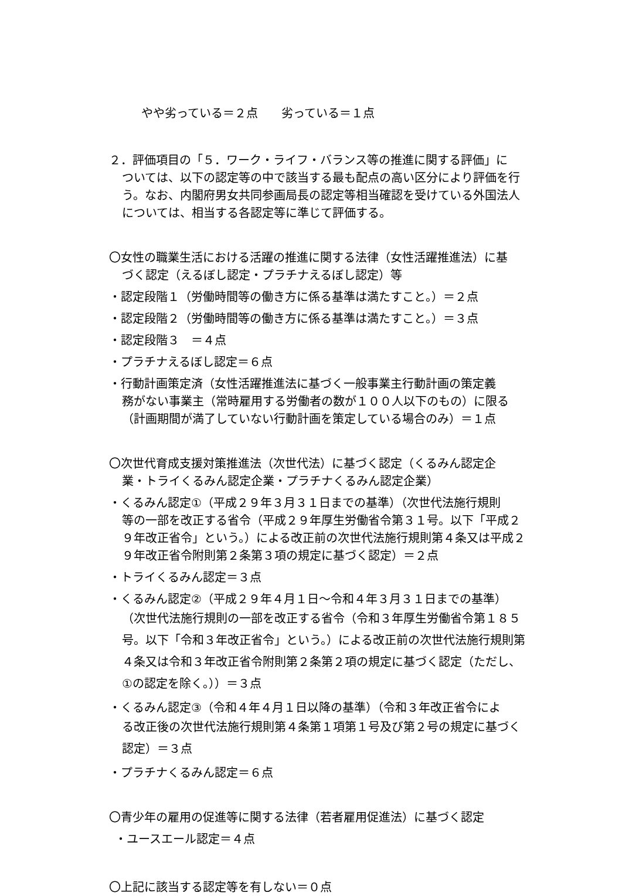やや劣っている＝２点　　劣っている＝１点
２．評価項目の「５．ワーク・ライフ・バランス等の推進に関する評価」に
ついては、以下の認定等の中で該当する最も配点の高い区分により評価を行う。なお、内閣府男女共同参画局長の認定等相当確認を受けている外国法人については、相当する各認定等に準じて評価する。
〇女性の職業生活における活躍の推進に関する法律（女性活躍推進法）に基
づく認定（えるぼし認定・プラチナえるぼし認定）等
・認定段階１（労働時間等の働き方に係る基準は満たすこと。）＝２点
・認定段階２（労働時間等の働き方に係る基準は満たすこと。）＝３点
・認定段階３　＝４点
・プラチナえるぼし認定＝６点
・行動計画策定済（女性活躍推進法に基づく一般事業主行動計画の策定義
務がない事業主（常時雇用する労働者の数が１００人以下のもの）に限る（計画期間が満了していない行動計画を策定している場合のみ）＝１点
〇次世代育成支援対策推進法（次世代法）に基づく認定（くるみん認定企
業・トライくるみん認定企業・プラチナくるみん認定企業）
・くるみん認定①（平成２９年３月３１日までの基準）（次世代法施行規則
等の一部を改正する省令（平成２９年厚生労働省令第３１号。以下「平成２９年改正省令」という。）による改正前の次世代法施行規則第４条又は平成２９年改正省令附則第２条第３項の規定に基づく認定）＝２点
・トライくるみん認定＝３点
・くるみん認定②（平成２９年４月１日～令和４年３月３１日までの基準）
（次世代法施行規則の一部を改正する省令（令和３年厚生労働省令第１８５号。以下「令和３年改正省令」という。）による改正前の次世代法施行規則第４条又は令和３年改正省令附則第２条第２項の規定に基づく認定（ただし、①の認定を除く。））＝３点
・くるみん認定③（令和４年４月１日以降の基準）（令和３年改正省令によ
る改正後の次世代法施行規則第４条第１項第１号及び第２号の規定に基づく認定）＝３点
・プラチナくるみん認定＝６点
〇青少年の雇用の促進等に関する法律（若者雇用促進法）に基づく認定
・ユースエール認定＝４点
〇上記に該当する認定等を有しない＝０点